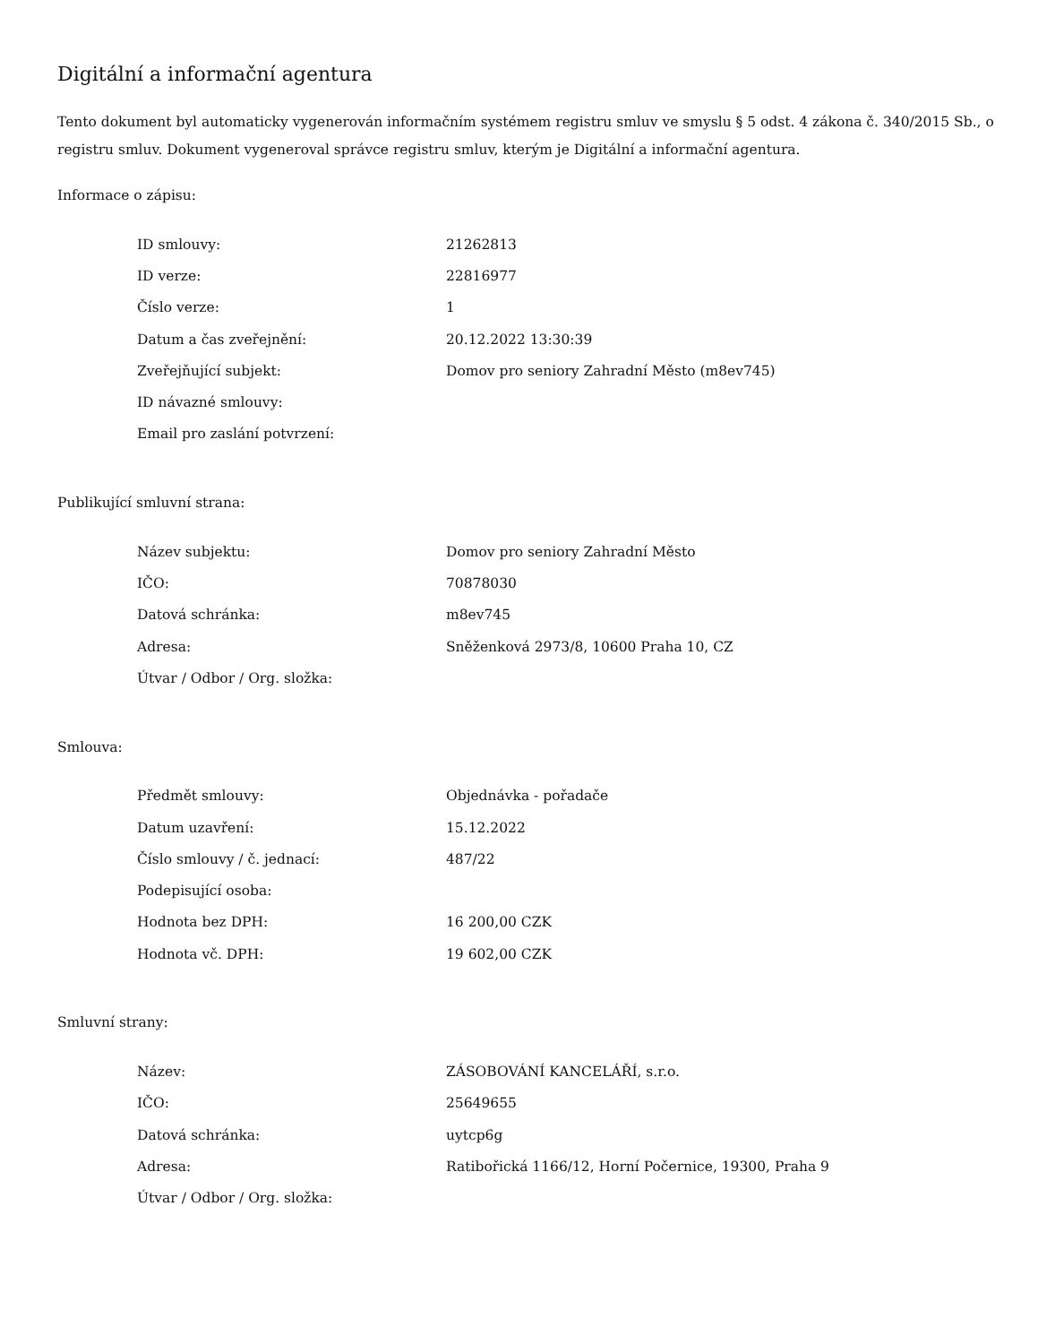Digitální a informační agentura
Tento dokument byl automaticky vygenerován informačním systémem registru smluv ve smyslu § 5 odst. 4 zákona č. 340/2015 Sb., o registru smluv. Dokument vygeneroval správce registru smluv, kterým je Digitální a informační agentura.
Informace o zápisu:
| ID smlouvy: | 21262813 |
| ID verze: | 22816977 |
| Číslo verze: | 1 |
| Datum a čas zveřejnění: | 20.12.2022 13:30:39 |
| Zveřejňující subjekt: | Domov pro seniory Zahradní Město (m8ev745) |
| ID návazné smlouvy: | |
| Email pro zaslání potvrzení: | |
Publikující smluvní strana:
| Název subjektu: | Domov pro seniory Zahradní Město |
| IČO: | 70878030 |
| Datová schránka: | m8ev745 |
| Adresa: | Sněženková 2973/8, 10600 Praha 10, CZ |
| Útvar / Odbor / Org. složka: | |
Smlouva:
| Předmět smlouvy: | Objednávka - pořadače |
| Datum uzavření: | 15.12.2022 |
| Číslo smlouvy / č. jednací: | 487/22 |
| Podepisující osoba: | |
| Hodnota bez DPH: | 16 200,00 CZK |
| Hodnota vč. DPH: | 19 602,00 CZK |
Smluvní strany:
| Název: | ZÁSOBOVÁNÍ KANCELÁŘÍ, s.r.o. |
| IČO: | 25649655 |
| Datová schránka: | uytcp6g |
| Adresa: | Ratibořická 1166/12, Horní Počernice, 19300, Praha 9 |
| Útvar / Odbor / Org. složka: | |